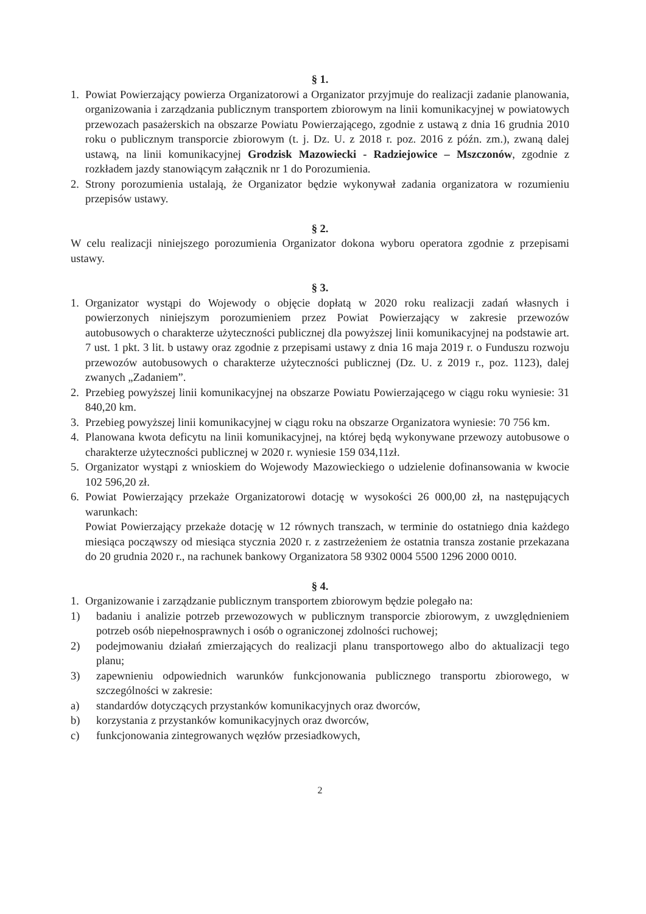§ 1.
1. Powiat Powierzający powierza Organizatorowi a Organizator przyjmuje do realizacji zadanie planowania, organizowania i zarządzania publicznym transportem zbiorowym na linii komunikacyjnej w powiatowych przewozach pasażerskich na obszarze Powiatu Powierzającego, zgodnie z ustawą z dnia 16 grudnia 2010 roku o publicznym transporcie zbiorowym (t. j. Dz. U. z 2018 r. poz. 2016 z późn. zm.), zwaną dalej ustawą, na linii komunikacyjnej Grodzisk Mazowiecki - Radziejowice – Mszczonów, zgodnie z rozkładem jazdy stanowiącym załącznik nr 1 do Porozumienia.
2. Strony porozumienia ustalają, że Organizator będzie wykonywał zadania organizatora w rozumieniu przepisów ustawy.
§ 2.
W celu realizacji niniejszego porozumienia Organizator dokona wyboru operatora zgodnie z przepisami ustawy.
§ 3.
1. Organizator wystąpi do Wojewody o objęcie dopłatą w 2020 roku realizacji zadań własnych i powierzonych niniejszym porozumieniem przez Powiat Powierzający w zakresie przewozów autobusowych o charakterze użyteczności publicznej dla powyższej linii komunikacyjnej na podstawie art. 7 ust. 1 pkt. 3 lit. b ustawy oraz zgodnie z przepisami ustawy z dnia 16 maja 2019 r. o Funduszu rozwoju przewozów autobusowych o charakterze użyteczności publicznej (Dz. U. z 2019 r., poz. 1123), dalej zwanych „Zadaniem”.
2. Przebieg powyższej linii komunikacyjnej na obszarze Powiatu Powierzającego w ciągu roku wyniesie: 31 840,20 km.
3. Przebieg powyższej linii komunikacyjnej w ciągu roku na obszarze Organizatora wyniesie: 70 756 km.
4. Planowana kwota deficytu na linii komunikacyjnej, na której będą wykonywane przewozy autobusowe o charakterze użyteczności publicznej w 2020 r. wyniesie 159 034,11zł.
5. Organizator wystąpi z wnioskiem do Wojewody Mazowieckiego o udzielenie dofinansowania w kwocie 102 596,20 zł.
6. Powiat Powierzający przekaże Organizatorowi dotację w wysokości 26 000,00 zł, na następujących warunkach:
Powiat Powierzający przekaże dotację w 12 równych transzach, w terminie do ostatniego dnia każdego miesiąca począwszy od miesiąca stycznia 2020 r. z zastrzeżeniem że ostatnia transza zostanie przekazana do 20 grudnia 2020 r., na rachunek bankowy Organizatora 58 9302 0004 5500 1296 2000 0010.
§ 4.
1. Organizowanie i zarządzanie publicznym transportem zbiorowym będzie polegało na:
1) badaniu i analizie potrzeb przewozowych w publicznym transporcie zbiorowym, z uwzględnieniem potrzeb osób niepełnosprawnych i osób o ograniczonej zdolności ruchowej;
2) podejmowaniu działań zmierzających do realizacji planu transportowego albo do aktualizacji tego planu;
3) zapewnieniu odpowiednich warunków funkcjonowania publicznego transportu zbiorowego, w szczególności w zakresie:
a) standardów dotyczących przystanków komunikacyjnych oraz dworców,
b) korzystania z przystanków komunikacyjnych oraz dworców,
c) funkcjonowania zintegrowanych węzłów przesiadkowych,
2